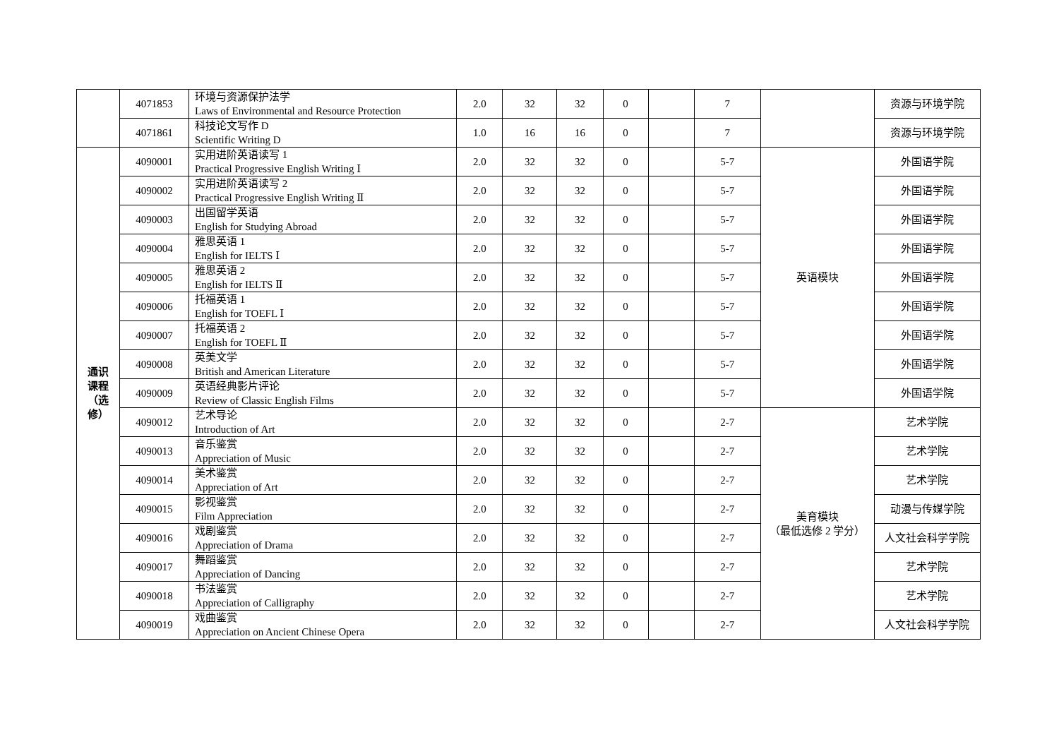| | 4071853 | 环境与资源保护法学 Laws of Environmental and Resource Protection | 2.0 | 32 | 32 | 0 | | 7 | | 资源与环境学院 |
| | 4071861 | 科技论文写作 D Scientific Writing D | 1.0 | 16 | 16 | 0 | | 7 | | 资源与环境学院 |
| 通识 课程 （选 修） | 4090001 | 实用进阶英语读写 1 Practical Progressive English Writing Ⅰ | 2.0 | 32 | 32 | 0 | | 5-7 | 英语模块 | 外国语学院 |
| | 4090002 | 实用进阶英语读写 2 Practical Progressive English Writing Ⅱ | 2.0 | 32 | 32 | 0 | | 5-7 | | 外国语学院 |
| | 4090003 | 出国留学英语 English for Studying Abroad | 2.0 | 32 | 32 | 0 | | 5-7 | | 外国语学院 |
| | 4090004 | 雅思英语 1 English for IELTS Ⅰ | 2.0 | 32 | 32 | 0 | | 5-7 | | 外国语学院 |
| | 4090005 | 雅思英语 2 English for IELTS Ⅱ | 2.0 | 32 | 32 | 0 | | 5-7 | | 外国语学院 |
| | 4090006 | 托福英语 1 English for TOEFL Ⅰ | 2.0 | 32 | 32 | 0 | | 5-7 | | 外国语学院 |
| | 4090007 | 托福英语 2 English for TOEFL Ⅱ | 2.0 | 32 | 32 | 0 | | 5-7 | | 外国语学院 |
| | 4090008 | 英美文学 British and American Literature | 2.0 | 32 | 32 | 0 | | 5-7 | | 外国语学院 |
| | 4090009 | 英语经典影片评论 Review of Classic English Films | 2.0 | 32 | 32 | 0 | | 5-7 | | 外国语学院 |
| | 4090012 | 艺术导论 Introduction of Art | 2.0 | 32 | 32 | 0 | | 2-7 | 美育模块 （最低选修 2 学分） | 艺术学院 |
| | 4090013 | 音乐鉴赏 Appreciation of Music | 2.0 | 32 | 32 | 0 | | 2-7 | | 艺术学院 |
| | 4090014 | 美术鉴赏 Appreciation of Art | 2.0 | 32 | 32 | 0 | | 2-7 | | 艺术学院 |
| | 4090015 | 影视鉴赏 Film Appreciation | 2.0 | 32 | 32 | 0 | | 2-7 | | 动漫与传媒学院 |
| | 4090016 | 戏剧鉴赏 Appreciation of Drama | 2.0 | 32 | 32 | 0 | | 2-7 | | 人文社会科学学院 |
| | 4090017 | 舞蹈鉴赏 Appreciation of Dancing | 2.0 | 32 | 32 | 0 | | 2-7 | | 艺术学院 |
| | 4090018 | 书法鉴赏 Appreciation of Calligraphy | 2.0 | 32 | 32 | 0 | | 2-7 | | 艺术学院 |
| | 4090019 | 戏曲鉴赏 Appreciation on Ancient Chinese Opera | 2.0 | 32 | 32 | 0 | | 2-7 | | 人文社会科学学院 |